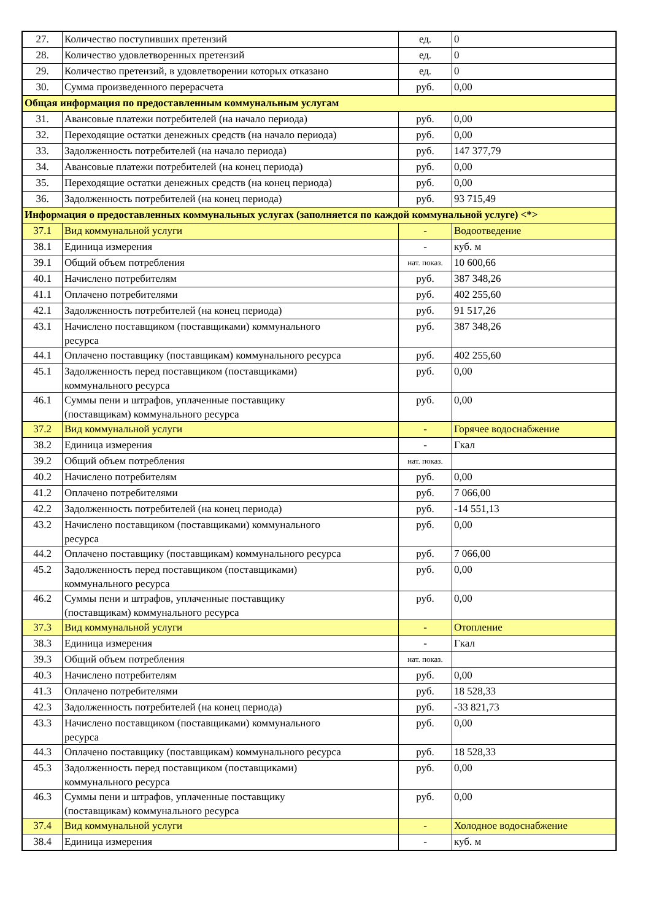| 27. | Количество поступивших претензий | ед. | 0 |
| 28. | Количество удовлетворенных претензий | ед. | 0 |
| 29. | Количество претензий, в удовлетворении которых отказано | ед. | 0 |
| 30. | Сумма произведенного перерасчета | руб. | 0,00 |
| Общая информация по предоставленным коммунальным услугам | | | |
| 31. | Авансовые платежи потребителей (на начало периода) | руб. | 0,00 |
| 32. | Переходящие остатки денежных средств (на начало периода) | руб. | 0,00 |
| 33. | Задолженность потребителей (на начало периода) | руб. | 147 377,79 |
| 34. | Авансовые платежи потребителей (на конец периода) | руб. | 0,00 |
| 35. | Переходящие остатки денежных средств (на конец периода) | руб. | 0,00 |
| 36. | Задолженность потребителей (на конец периода) | руб. | 93 715,49 |
| Информация о предоставленных коммунальных услугах (заполняется по каждой коммунальной услуге) <*> | | | |
| 37.1 | Вид коммунальной услуги | - | Водоотведение |
| 38.1 | Единица измерения | - | куб. м |
| 39.1 | Общий объем потребления | нат. показ. | 10 600,66 |
| 40.1 | Начислено потребителям | руб. | 387 348,26 |
| 41.1 | Оплачено потребителями | руб. | 402 255,60 |
| 42.1 | Задолженность потребителей (на конец периода) | руб. | 91 517,26 |
| 43.1 | Начислено поставщиком (поставщиками) коммунального ресурса | руб. | 387 348,26 |
| 44.1 | Оплачено поставщику (поставщикам) коммунального ресурса | руб. | 402 255,60 |
| 45.1 | Задолженность перед поставщиком (поставщиками) коммунального ресурса | руб. | 0,00 |
| 46.1 | Суммы пени и штрафов, уплаченные поставщику (поставщикам) коммунального ресурса | руб. | 0,00 |
| 37.2 | Вид коммунальной услуги | - | Горячее водоснабжение |
| 38.2 | Единица измерения | - | Гкал |
| 39.2 | Общий объем потребления | нат. показ. | |
| 40.2 | Начислено потребителям | руб. | 0,00 |
| 41.2 | Оплачено потребителями | руб. | 7 066,00 |
| 42.2 | Задолженность потребителей (на конец периода) | руб. | -14 551,13 |
| 43.2 | Начислено поставщиком (поставщиками) коммунального ресурса | руб. | 0,00 |
| 44.2 | Оплачено поставщику (поставщикам) коммунального ресурса | руб. | 7 066,00 |
| 45.2 | Задолженность перед поставщиком (поставщиками) коммунального ресурса | руб. | 0,00 |
| 46.2 | Суммы пени и штрафов, уплаченные поставщику (поставщикам) коммунального ресурса | руб. | 0,00 |
| 37.3 | Вид коммунальной услуги | - | Отопление |
| 38.3 | Единица измерения | - | Гкал |
| 39.3 | Общий объем потребления | нат. показ. | |
| 40.3 | Начислено потребителям | руб. | 0,00 |
| 41.3 | Оплачено потребителями | руб. | 18 528,33 |
| 42.3 | Задолженность потребителей (на конец периода) | руб. | -33 821,73 |
| 43.3 | Начислено поставщиком (поставщиками) коммунального ресурса | руб. | 0,00 |
| 44.3 | Оплачено поставщику (поставщикам) коммунального ресурса | руб. | 18 528,33 |
| 45.3 | Задолженность перед поставщиком (поставщиками) коммунального ресурса | руб. | 0,00 |
| 46.3 | Суммы пени и штрафов, уплаченные поставщику (поставщикам) коммунального ресурса | руб. | 0,00 |
| 37.4 | Вид коммунальной услуги | - | Холодное водоснабжение |
| 38.4 | Единица измерения | - | куб. м |